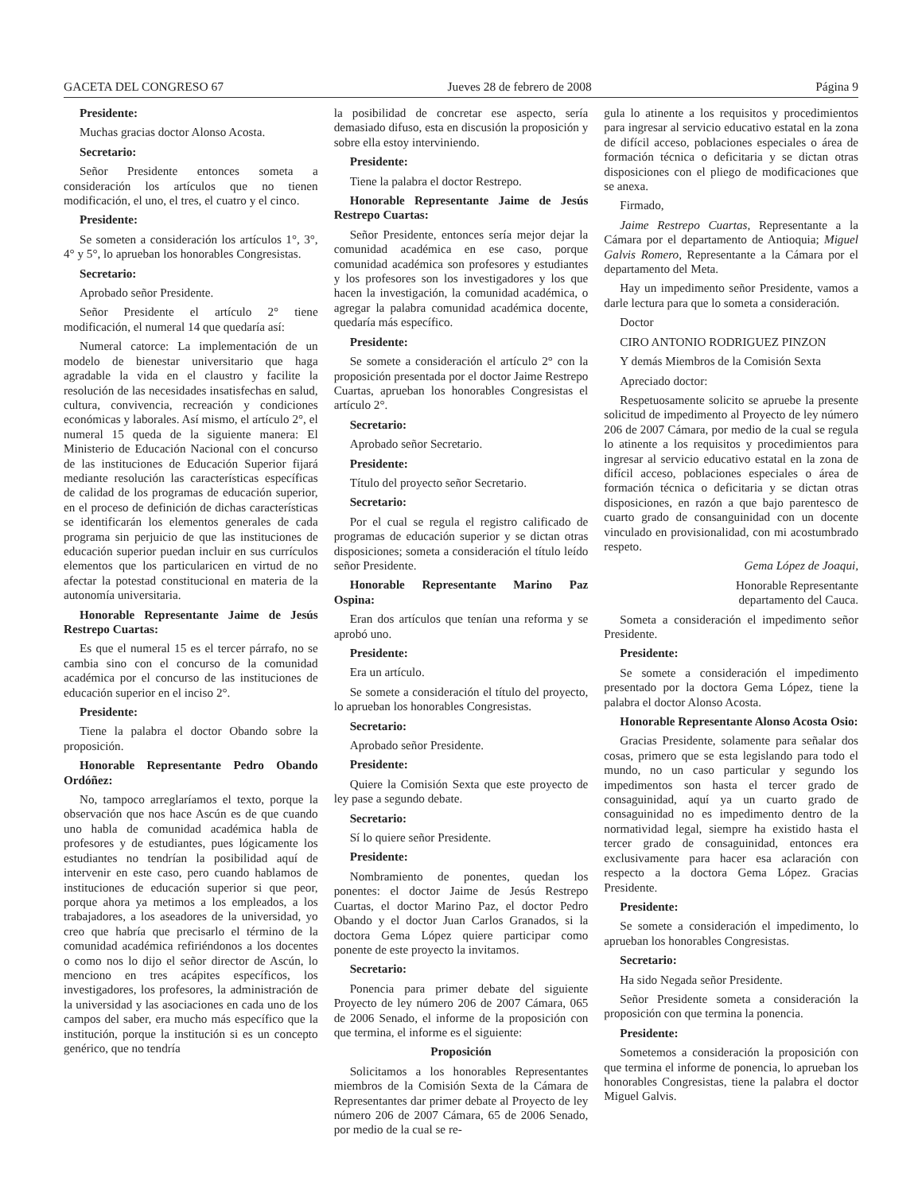GACETA DEL CONGRESO 67 Jueves 28 de febrero de 2008 Página 9
Presidente:
Muchas gracias doctor Alonso Acosta.
Secretario:
Señor Presidente entonces someta a consideración los artículos que no tienen modificación, el uno, el tres, el cuatro y el cinco.
Presidente:
Se someten a consideración los artículos 1°, 3°, 4° y 5°, lo aprueban los honorables Congresistas.
Secretario:
Aprobado señor Presidente.
Señor Presidente el artículo 2° tiene modificación, el numeral 14 que quedaría así:
Numeral catorce: La implementación de un modelo de bienestar universitario que haga agradable la vida en el claustro y facilite la resolución de las necesidades insatisfechas en salud, cultura, convivencia, recreación y condiciones económicas y laborales. Así mismo, el artículo 2°, el numeral 15 queda de la siguiente manera: El Ministerio de Educación Nacional con el concurso de las instituciones de Educación Superior fijará mediante resolución las características específicas de calidad de los programas de educación superior, en el proceso de definición de dichas características se identificarán los elementos generales de cada programa sin perjuicio de que las instituciones de educación superior puedan incluir en sus currículos elementos que los particularicen en virtud de no afectar la potestad constitucional en materia de la autonomía universitaria.
Honorable Representante Jaime de Jesús Restrepo Cuartas:
Es que el numeral 15 es el tercer párrafo, no se cambia sino con el concurso de la comunidad académica por el concurso de las instituciones de educación superior en el inciso 2°.
Presidente:
Tiene la palabra el doctor Obando sobre la proposición.
Honorable Representante Pedro Obando Ordóñez:
No, tampoco arreglaríamos el texto, porque la observación que nos hace Ascún es de que cuando uno habla de comunidad académica habla de profesores y de estudiantes, pues lógicamente los estudiantes no tendrían la posibilidad aquí de intervenir en este caso, pero cuando hablamos de instituciones de educación superior si que peor, porque ahora ya metimos a los empleados, a los trabajadores, a los aseadores de la universidad, yo creo que habría que precisarlo el término de la comunidad académica refiriéndonos a los docentes o como nos lo dijo el señor director de Ascún, lo menciono en tres acápites específicos, los investigadores, los profesores, la administración de la universidad y las asociaciones en cada uno de los campos del saber, era mucho más específico que la institución, porque la institución si es un concepto genérico, que no tendría
la posibilidad de concretar ese aspecto, sería demasiado difuso, esta en discusión la proposición y sobre ella estoy interviniendo.
Presidente:
Tiene la palabra el doctor Restrepo.
Honorable Representante Jaime de Jesús Restrepo Cuartas:
Señor Presidente, entonces sería mejor dejar la comunidad académica en ese caso, porque comunidad académica son profesores y estudiantes y los profesores son los investigadores y los que hacen la investigación, la comunidad académica, o agregar la palabra comunidad académica docente, quedaría más específico.
Presidente:
Se somete a consideración el artículo 2° con la proposición presentada por el doctor Jaime Restrepo Cuartas, aprueban los honorables Congresistas el artículo 2°.
Secretario:
Aprobado señor Secretario.
Presidente:
Título del proyecto señor Secretario.
Secretario:
Por el cual se regula el registro calificado de programas de educación superior y se dictan otras disposiciones; someta a consideración el título leído señor Presidente.
Honorable Representante Marino Paz Ospina:
Eran dos artículos que tenían una reforma y se aprobó uno.
Presidente:
Era un artículo.
Se somete a consideración el título del proyecto, lo aprueban los honorables Congresistas.
Secretario:
Aprobado señor Presidente.
Presidente:
Quiere la Comisión Sexta que este proyecto de ley pase a segundo debate.
Secretario:
Sí lo quiere señor Presidente.
Presidente:
Nombramiento de ponentes, quedan los ponentes: el doctor Jaime de Jesús Restrepo Cuartas, el doctor Marino Paz, el doctor Pedro Obando y el doctor Juan Carlos Granados, si la doctora Gema López quiere participar como ponente de este proyecto la invitamos.
Secretario:
Ponencia para primer debate del siguiente Proyecto de ley número 206 de 2007 Cámara, 065 de 2006 Senado, el informe de la proposición con que termina, el informe es el siguiente:
Proposición
Solicitamos a los honorables Representantes miembros de la Comisión Sexta de la Cámara de Representantes dar primer debate al Proyecto de ley número 206 de 2007 Cámara, 65 de 2006 Senado, por medio de la cual se re-
gula lo atinente a los requisitos y procedimientos para ingresar al servicio educativo estatal en la zona de difícil acceso, poblaciones especiales o área de formación técnica o deficitaria y se dictan otras disposiciones con el pliego de modificaciones que se anexa.
Firmado,
Jaime Restrepo Cuartas, Representante a la Cámara por el departamento de Antioquia; Miguel Galvis Romero, Representante a la Cámara por el departamento del Meta.
Hay un impedimento señor Presidente, vamos a darle lectura para que lo someta a consideración.
Doctor
CIRO ANTONIO RODRIGUEZ PINZON
Y demás Miembros de la Comisión Sexta
Apreciado doctor:
Respetuosamente solicito se apruebe la presente solicitud de impedimento al Proyecto de ley número 206 de 2007 Cámara, por medio de la cual se regula lo atinente a los requisitos y procedimientos para ingresar al servicio educativo estatal en la zona de difícil acceso, poblaciones especiales o área de formación técnica o deficitaria y se dictan otras disposiciones, en razón a que bajo parentesco de cuarto grado de consanguinidad con un docente vinculado en provisionalidad, con mi acostumbrado respeto.
Gema López de Joaqui,
Honorable Representante
departamento del Cauca.
Someta a consideración el impedimento señor Presidente.
Presidente:
Se somete a consideración el impedimento presentado por la doctora Gema López, tiene la palabra el doctor Alonso Acosta.
Honorable Representante Alonso Acosta Osio:
Gracias Presidente, solamente para señalar dos cosas, primero que se esta legislando para todo el mundo, no un caso particular y segundo los impedimentos son hasta el tercer grado de consaguinidad, aquí ya un cuarto grado de consaguinidad no es impedimento dentro de la normatividad legal, siempre ha existido hasta el tercer grado de consaguinidad, entonces era exclusivamente para hacer esa aclaración con respecto a la doctora Gema López. Gracias Presidente.
Presidente:
Se somete a consideración el impedimento, lo aprueban los honorables Congresistas.
Secretario:
Ha sido Negada señor Presidente.
Señor Presidente someta a consideración la proposición con que termina la ponencia.
Presidente:
Sometemos a consideración la proposición con que termina el informe de ponencia, lo aprueban los honorables Congresistas, tiene la palabra el doctor Miguel Galvis.